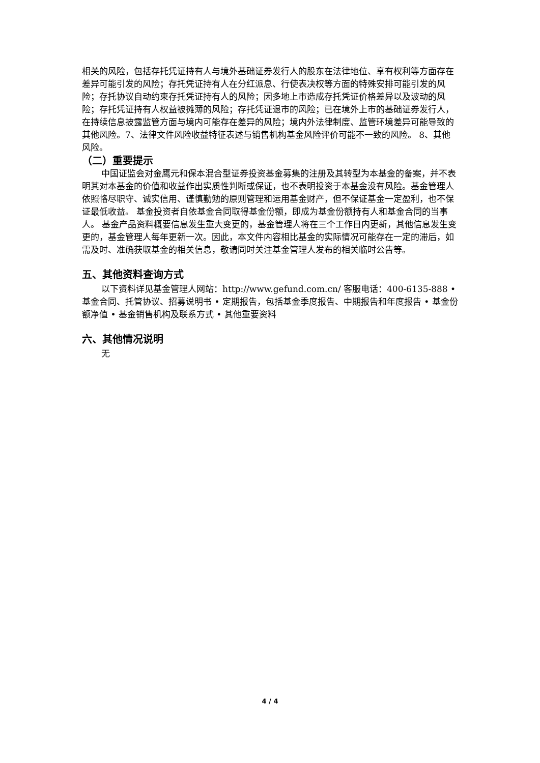相关的风险，包括存托凭证持有人与境外基础证券发行人的股东在法律地位、享有权利等方面存在差异可能引发的风险；存托凭证持有人在分红派息、行使表决权等方面的特殊安排可能引发的风险；存托协议自动约束存托凭证持有人的风险；因多地上市造成存托凭证价格差异以及波动的风险；存托凭证持有人权益被摊薄的风险；存托凭证退市的风险；已在境外上市的基础证券发行人，在持续信息披露监管方面与境内可能存在差异的风险；境内外法律制度、监管环境差异可能导致的其他风险。7、法律文件风险收益特征表述与销售机构基金风险评价可能不一致的风险。 8、其他风险。
（二）重要提示
中国证监会对金鹰元和保本混合型证券投资基金募集的注册及其转型为本基金的备案，并不表明其对本基金的价值和收益作出实质性判断或保证，也不表明投资于本基金没有风险。基金管理人依照恪尽职守、诚实信用、谨慎勤勉的原则管理和运用基金财产，但不保证基金一定盈利，也不保证最低收益。 基金投资者自依基金合同取得基金份额，即成为基金份额持有人和基金合同的当事人。 基金产品资料概要信息发生重大变更的，基金管理人将在三个工作日内更新，其他信息发生变更的，基金管理人每年更新一次。因此，本文件内容相比基金的实际情况可能存在一定的滞后，如需及时、准确获取基金的相关信息，敬请同时关注基金管理人发布的相关临时公告等。
五、其他资料查询方式
以下资料详见基金管理人网站：http://www.gefund.com.cn/ 客服电话：400-6135-888 • 基金合同、托管协议、招募说明书 • 定期报告，包括基金季度报告、中期报告和年度报告 • 基金份额净值 • 基金销售机构及联系方式 • 其他重要资料
六、其他情况说明
无
4 / 4